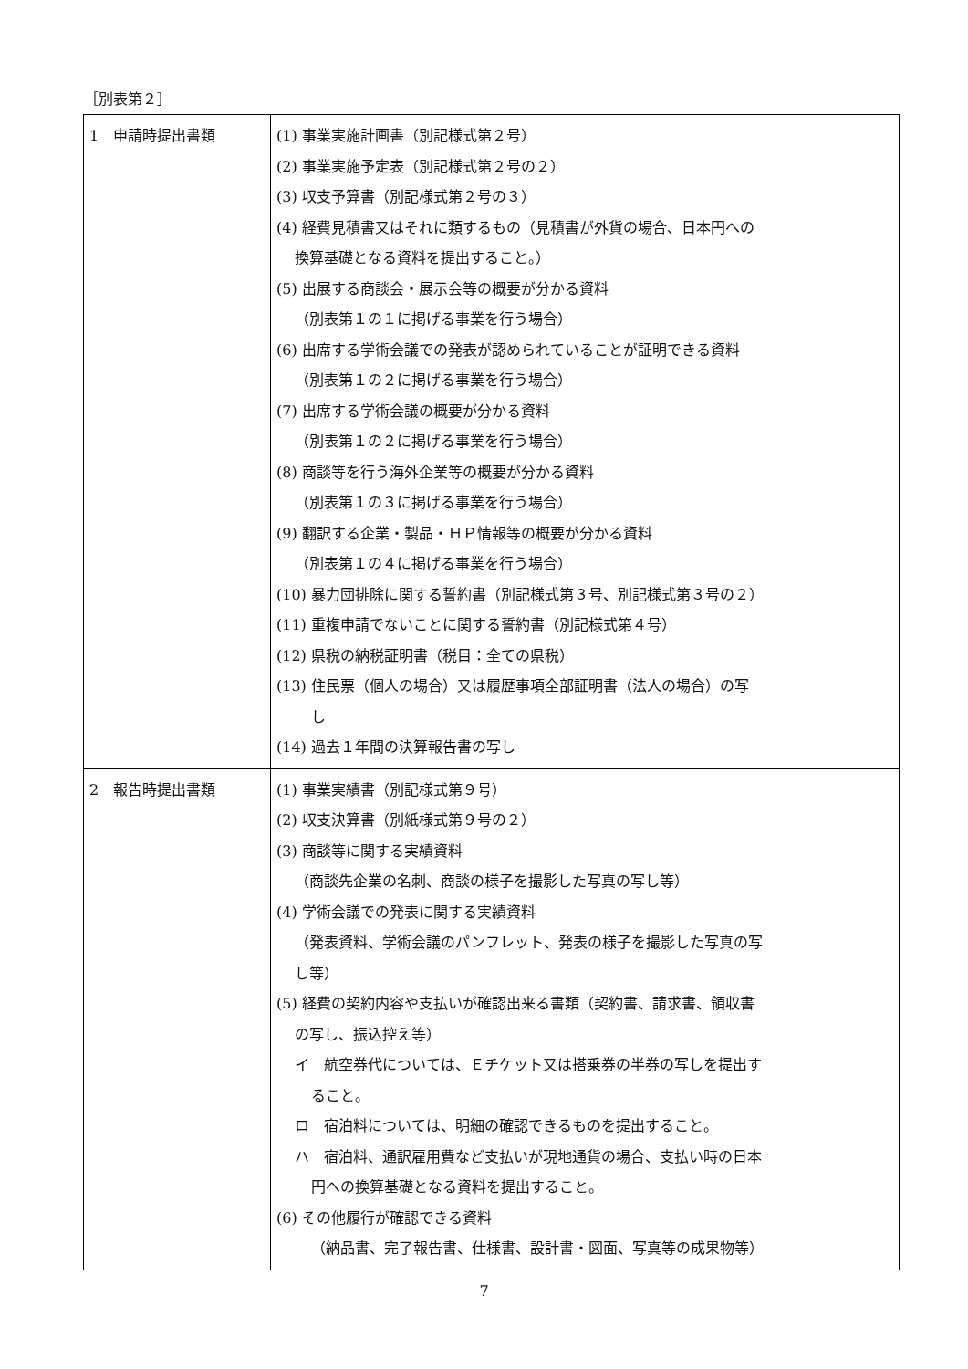［別表第２］
| 1 申請時提出書類 | (1) 事業実施計画書（別記様式第２号） (2) 事業実施予定表（別記様式第２号の２） (3) 収支予算書（別記様式第２号の３） (4) 経費見積書又はそれに類するもの（見積書が外貨の場合、日本円への 換算基礎となる資料を提出すること。） (5) 出展する商談会・展示会等の概要が分かる資料 （別表第１の１に掲げる事業を行う場合） (6) 出席する学術会議での発表が認められていることが証明できる資料 （別表第１の２に掲げる事業を行う場合） (7) 出席する学術会議の概要が分かる資料 （別表第１の２に掲げる事業を行う場合） (8) 商談等を行う海外企業等の概要が分かる資料 （別表第１の３に掲げる事業を行う場合） (9) 翻訳する企業・製品・ＨＰ情報等の概要が分かる資料 （別表第１の４に掲げる事業を行う場合） (10) 暴力団排除に関する誓約書（別記様式第３号、別記様式第３号の２） (11) 重複申請でないことに関する誓約書（別記様式第４号） (12) 県税の納税証明書（税目：全ての県税） (13) 住民票（個人の場合）又は履歴事項全部証明書（法人の場合）の写 し (14) 過去１年間の決算報告書の写し |
| 2 報告時提出書類 | (1) 事業実績書（別記様式第９号） (2) 収支決算書（別紙様式第９号の２） (3) 商談等に関する実績資料 （商談先企業の名刺、商談の様子を撮影した写真の写し等） (4) 学術会議での発表に関する実績資料 （発表資料、学術会議のパンフレット、発表の様子を撮影した写真の写 し等） (5) 経費の契約内容や支払いが確認出来る書類（契約書、請求書、領収書 の写し、振込控え等） イ 航空券代については、Ｅチケット又は搭乗券の半券の写しを提出す ること。 ロ 宿泊料については、明細の確認できるものを提出すること。 ハ 宿泊料、通訳雇用費など支払いが現地通貨の場合、支払い時の日本 円への換算基礎となる資料を提出すること。 (6) その他履行が確認できる資料 （納品書、完了報告書、仕様書、設計書・図面、写真等の成果物等） |
7